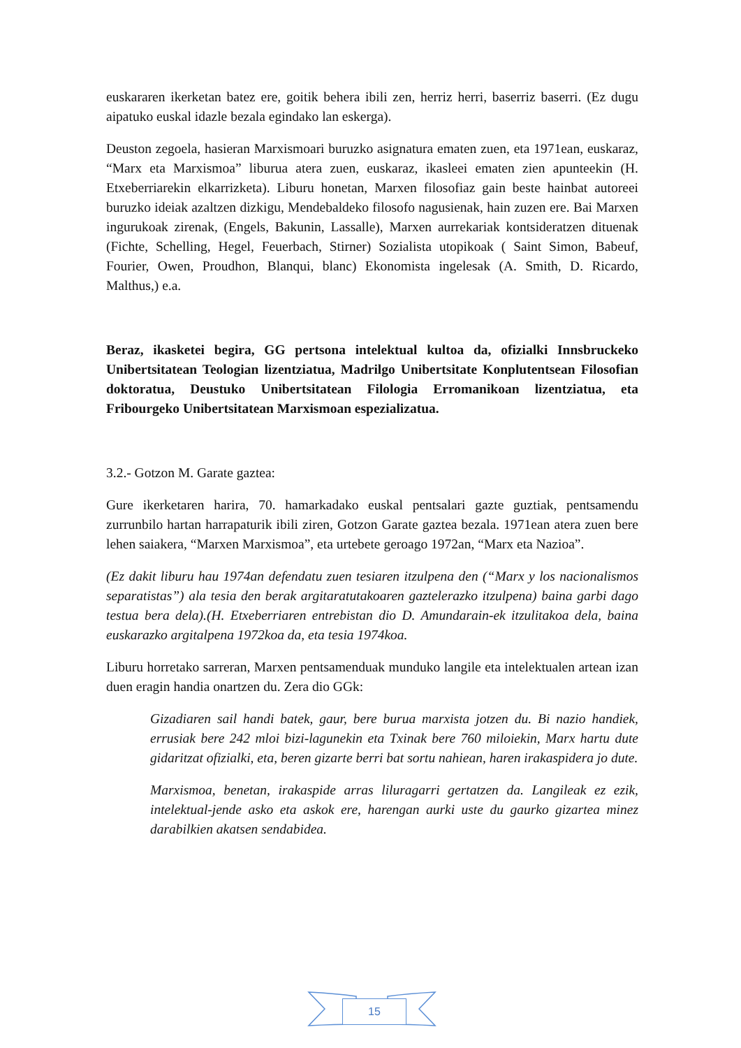euskararen ikerketan batez ere, goitik behera ibili zen, herriz herri, baserriz baserri. (Ez dugu aipatuko euskal idazle bezala egindako lan eskerga).
Deuston zegoela, hasieran Marxismoari buruzko asignatura ematen zuen, eta 1971ean, euskaraz, “Marx eta Marxismoa” liburua atera zuen, euskaraz, ikasleei ematen zien apunteekin (H. Etxeberriarekin elkarrizketa). Liburu honetan, Marxen filosofiaz gain beste hainbat autoreei buruzko ideiak azaltzen dizkigu, Mendebaldeko filosofo nagusienak, hain zuzen ere. Bai Marxen ingurukoak zirenak, (Engels, Bakunin, Lassalle), Marxen aurrekariak kontsideratzen dituenak (Fichte, Schelling, Hegel, Feuerbach, Stirner) Sozialista utopikoak ( Saint Simon, Babeuf, Fourier, Owen, Proudhon, Blanqui, blanc) Ekonomista ingelesak (A. Smith, D. Ricardo, Malthus,) e.a.
Beraz, ikasketei begira, GG pertsona intelektual kultoa da, ofizialki Innsbruckeko Unibertsitatean Teologian lizentziatua, Madrilgo Unibertsitate Konplutentsean Filosofian doktoratua, Deustuko Unibertsitatean Filologia Erromanikoan lizentziatua, eta Fribourgeko Unibertsitatean Marxismoan espezializatua.
3.2.- Gotzon M. Garate gaztea:
Gure ikerketaren harira, 70. hamarkadako euskal pentsalari gazte guztiak, pentsamendu zurrunbilo hartan harrapaturik ibili ziren, Gotzon Garate gaztea bezala. 1971ean atera zuen bere lehen saiakera, “Marxen Marxismoa”, eta urtebete geroago 1972an, “Marx eta Nazioa”.
(Ez dakit liburu hau 1974an defendatu zuen tesiaren itzulpena den (“Marx y los nacionalismos separatistas”) ala tesia den berak argitaratutakoaren gaztelerazko itzulpena) baina garbi dago testua bera dela).(H. Etxeberriaren entrebistan dio D. Amundarain-ek itzulitakoa dela, baina euskarazko argitalpena 1972koa da, eta tesia 1974koa.
Liburu horretako sarreran, Marxen pentsamenduak munduko langile eta intelektualen artean izan duen eragin handia onartzen du. Zera dio GGk:
Gizadiaren sail handi batek, gaur, bere burua marxista jotzen du. Bi nazio handiek, errusiak bere 242 mloi bizi-lagunekin eta Txinak bere 760 miloiekin, Marx hartu dute gidaritzat ofizialki, eta, beren gizarte berri bat sortu nahiean, haren irakaspidera jo dute.
Marxismoa, benetan, irakaspide arras liluragarri gertatzen da. Langileak ez ezik, intelektual-jende asko eta askok ere, harengan aurki uste du gaurko gizartea minez darabilkien akatsen sendabidea.
15